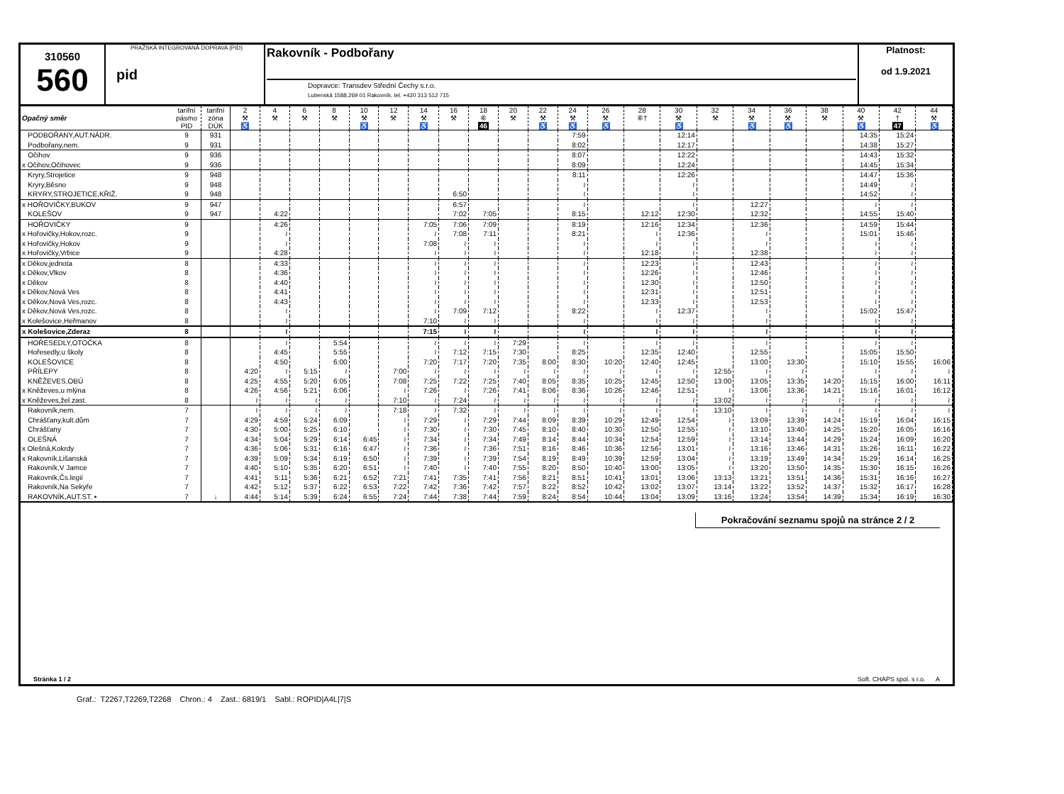310560
560
PRAŽSKÁ INTEGROVANÁ DOPRAVA (PID)
pid
Rakovník - Podbořany
Dopravce: Transdev Střední Čechy s.r.o.
Lubenská 1588,269 01 Rakovník, tel. +420 313 512 715
Platnost:
od 1.9.2021
| Opačný směr | tarifní pásmo PID | tarifní zóna DÚK | 2 ⚒ ♿ | 4 ⚒ | 6 ⚒ | 8 ⚒ | 10 ⚒ ♿ | 12 ⚒ | 14 ⚒ ♿ | 16 ⚒ | 18 ⑥ 46 | 20 ⚒ | 22 ⚒ ♿ | 24 ⚒ ♿ | 26 ⚒ ♿ | 28 ⑥† | 30 ⚒ ♿ | 32 ⚒ | 34 ⚒ ♿ | 36 ⚒ ♿ | 38 ⚒ | 40 ⚒ ♿ | 42 † 47 | 44 ⚒ ♿ |
| PODBOŘANY,AUT.NÁDR. | 9 | 931 | | | | | | | | | | | | 7:59 | | | 12:14 | | | | | 14:35 | 15:24 | |
| Podbořany,nem. | 9 | 931 | | | | | | | | | | | | 8:02 | | | 12:17 | | | | | 14:38 | 15:27 | |
| Očihov | 9 | 936 | | | | | | | | | | | | 8:07 | | | 12:22 | | | | | 14:43 | 15:32 | |
| x Očihov,Očihovec | 9 | 936 | | | | | | | | | | | | 8:09 | | | 12:24 | | | | | 14:45 | 15:34 | |
| Kryry,Strojetice | 9 | 948 | | | | | | | | | | | | 8:11 | | | 12:26 | | | | | 14:47 | 15:36 | |
| Kryry,Běsno | 9 | 948 | | | | | | | | | | | | ≀ | | | ≀ | | | | | 14:49 | ≀ | |
| KRYRY,STROJETICE,KŘIŽ. | 9 | 948 | | | | | | | | 6:50 | | | | ≀ | | | ≀ | | | | | 14:52 | ≀ | |
| x HOŘOVIČKY,BUKOV | 9 | 947 | | | | | | | | 6:57 | | | | ≀ | | | ≀ | | 12:27 | | | ≀ | ≀ | |
| KOLEŠOV | 9 | 947 | | 4:22 | | | | | | 7:02 | 7:05 | | | 8:15 | | 12:12 | 12:30 | | 12:32 | | | 14:55 | 15:40 | |
| HOŘOVIČKY | 9 | | | 4:26 | | | | | 7:05 | 7:06 | 7:09 | | | 8:19 | | 12:16 | 12:34 | | 12:36 | | | 14:59 | 15:44 | |
| x Hořovičky,Hokov,rozc. | 9 | | | ≀ | | | | | ≀ | 7:08 | 7:11 | | | 8:21 | | ≀ | 12:36 | | ≀ | | | 15:01 | 15:46 | |
| x Hořovičky,Hokov | 9 | | | ≀ | | | | | 7:08 | ≀ | ≀ | | | ≀ | | ≀ | ≀ | | ≀ | | | ≀ | ≀ | |
| x Hořovičky,Vrbice | 9 | | | 4:28 | | | | | ≀ | ≀ | ≀ | | | ≀ | | 12:18 | ≀ | | 12:38 | | | ≀ | ≀ | |
| x Děkov,jednota | 8 | | | 4:33 | | | | | ≀ | ≀ | ≀ | | | ≀ | | 12:23 | ≀ | | 12:43 | | | ≀ | ≀ | |
| x Děkov,Vlkov | 8 | | | 4:36 | | | | | ≀ | ≀ | ≀ | | | ≀ | | 12:26 | ≀ | | 12:46 | | | ≀ | ≀ | |
| x Děkov | 8 | | | 4:40 | | | | | ≀ | ≀ | ≀ | | | ≀ | | 12:30 | ≀ | | 12:50 | | | ≀ | ≀ | |
| x Děkov,Nová Ves | 8 | | | 4:41 | | | | | ≀ | ≀ | ≀ | | | ≀ | | 12:31 | ≀ | | 12:51 | | | ≀ | ≀ | |
| x Děkov,Nová Ves,rozc. | 8 | | | 4:43 | | | | | ≀ | ≀ | ≀ | | | ≀ | | 12:33 | ≀ | | 12:53 | | | ≀ | ≀ | |
| x Děkov,Nová Ves,rozc. | 8 | | | ≀ | | | | | ≀ | 7:09 | 7:12 | | | 8:22 | | ≀ | 12:37 | | ≀ | | | 15:02 | 15:47 | |
| x Kolešovice,Heřmanov | 8 | | | ≀ | | | | | 7:10 | ≀ | ≀ | | | ≀ | | ≀ | ≀ | | ≀ | | | ≀ | ≀ | |
| x Kolešovice,Zderaz | 8 | | | ≀ | | | | | 7:15 | ≀ | ≀ | | | ≀ | | ≀ | ≀ | | ≀ | | | ≀ | ≀ | |
| HOŘESEDLY,OTOČKA | 8 | | | ≀ | | 5:54 | | | ≀ | ≀ | ≀ | 7:29 | | ≀ | | ≀ | ≀ | | ≀ | | | ≀ | ≀ | |
| Hořesedly,u školy | 8 | | | 4:45 | | 5:55 | | | ≀ | 7:12 | 7:15 | 7:30 | | 8:25 | | 12:35 | 12:40 | | 12:55 | | | 15:05 | 15:50 | |
| KOLEŠOVICE | 8 | | | 4:50 | | 6:00 | | | 7:20 | 7:17 | 7:20 | 7:35 | 8:00 | 8:30 | 10:20 | 12:40 | 12:45 | | 13:00 | 13:30 | | 15:10 | 15:55 | 16:06 |
| PŘÍLEPY | 8 | | 4:20 | ≀ | 5:15 | ≀ | | 7:00 | ≀ | ≀ | ≀ | ≀ | ≀ | ≀ | ≀ | ≀ | ≀ | 12:55 | ≀ | ≀ | | ≀ | ≀ | ≀ |
| KNĚŽEVES,OBÚ | 8 | | 4:25 | 4:55 | 5:20 | 6:05 | | 7:08 | 7:25 | 7:22 | 7:25 | 7:40 | 8:05 | 8:35 | 10:25 | 12:45 | 12:50 | 13:00 | 13:05 | 13:35 | 14:20 | 15:15 | 16:00 | 16:11 |
| x Kněževes,u mlýna | 8 | | 4:26 | 4:56 | 5:21 | 6:06 | | ≀ | 7:26 | ≀ | 7:26 | 7:41 | 8:06 | 8:36 | 10:26 | 12:46 | 12:51 | ≀ | 13:06 | 13:36 | 14:21 | 15:16 | 16:01 | 16:12 |
| x Kněževes,žel.zast. | 8 | | ≀ | ≀ | ≀ | ≀ | | 7:10 | ≀ | 7:24 | ≀ | ≀ | ≀ | ≀ | ≀ | ≀ | ≀ | 13:02 | ≀ | ≀ | ≀ | ≀ | ≀ | ≀ |
| Rakovník,nem. | 7 | | ≀ | ≀ | ≀ | ≀ | | 7:18 | ≀ | 7:32 | ≀ | ≀ | ≀ | ≀ | ≀ | ≀ | ≀ | 13:10 | ≀ | ≀ | ≀ | ≀ | ≀ | ≀ |
| Chrášťany,kult.dům | 7 | | 4:29 | 4:59 | 5:24 | 6:09 | | ≀ | 7:29 | ≀ | 7:29 | 7:44 | 8:09 | 8:39 | 10:29 | 12:49 | 12:54 | ≀ | 13:09 | 13:39 | 14:24 | 15:19 | 16:04 | 16:15 |
| Chrášťany | 7 | | 4:30 | 5:00 | 5:25 | 6:10 | | ≀ | 7:30 | ≀ | 7:30 | 7:45 | 8:10 | 8:40 | 10:30 | 12:50 | 12:55 | ≀ | 13:10 | 13:40 | 14:25 | 15:20 | 16:05 | 16:16 |
| OLEŠNÁ | 7 | | 4:34 | 5:04 | 5:29 | 6:14 | 6:45 | ≀ | 7:34 | ≀ | 7:34 | 7:49 | 8:14 | 8:44 | 10:34 | 12:54 | 12:59 | ≀ | 13:14 | 13:44 | 14:29 | 15:24 | 16:09 | 16:20 |
| x Olešná,Kokrdy | 7 | | 4:36 | 5:06 | 5:31 | 6:16 | 6:47 | ≀ | 7:36 | ≀ | 7:36 | 7:51 | 8:16 | 8:46 | 10:36 | 12:56 | 13:01 | ≀ | 13:16 | 13:46 | 14:31 | 15:26 | 16:11 | 16:22 |
| x Rakovník,Lišanská | 7 | | 4:39 | 5:09 | 5:34 | 6:19 | 6:50 | ≀ | 7:39 | ≀ | 7:39 | 7:54 | 8:19 | 8:49 | 10:39 | 12:59 | 13:04 | ≀ | 13:19 | 13:49 | 14:34 | 15:29 | 16:14 | 16:25 |
| Rakovník,V Jamce | 7 | | 4:40 | 5:10 | 5:35 | 6:20 | 6:51 | ≀ | 7:40 | ≀ | 7:40 | 7:55 | 8:20 | 8:50 | 10:40 | 13:00 | 13:05 | ≀ | 13:20 | 13:50 | 14:35 | 15:30 | 16:15 | 16:26 |
| Rakovník,Čs.legií | 7 | | 4:41 | 5:11 | 5:36 | 6:21 | 6:52 | 7:21 | 7:41 | 7:35 | 7:41 | 7:56 | 8:21 | 8:51 | 10:41 | 13:01 | 13:06 | 13:13 | 13:21 | 13:51 | 14:36 | 15:31 | 16:16 | 16:27 |
| Rakovník,Na Sekyře | 7 | | 4:42 | 5:12 | 5:37 | 6:22 | 6:53 | 7:22 | 7:42 | 7:36 | 7:42 | 7:57 | 8:22 | 8:52 | 10:42 | 13:02 | 13:07 | 13:14 | 13:22 | 13:52 | 14:37 | 15:32 | 16:17 | 16:28 |
| RAKOVNÍK,AUT.ST. ▪ | 7 | ↓ | 4:44 | 5:14 | 5:39 | 6:24 | 6:55 | 7:24 | 7:44 | 7:38 | 7:44 | 7:59 | 8:24 | 8:54 | 10:44 | 13:04 | 13:09 | 13:16 | 13:24 | 13:54 | 14:39 | 15:34 | 16:19 | 16:30 |
Pokračování seznamu spojů na stránce 2 / 2
Stránka 1 / 2 Soft. CHAPS spol. s r.o. A
Graf.: T2267,T2269,T2268 Chron.: 4 Zast.: 6819/1 Sabl.: ROPID|A4L|7|S